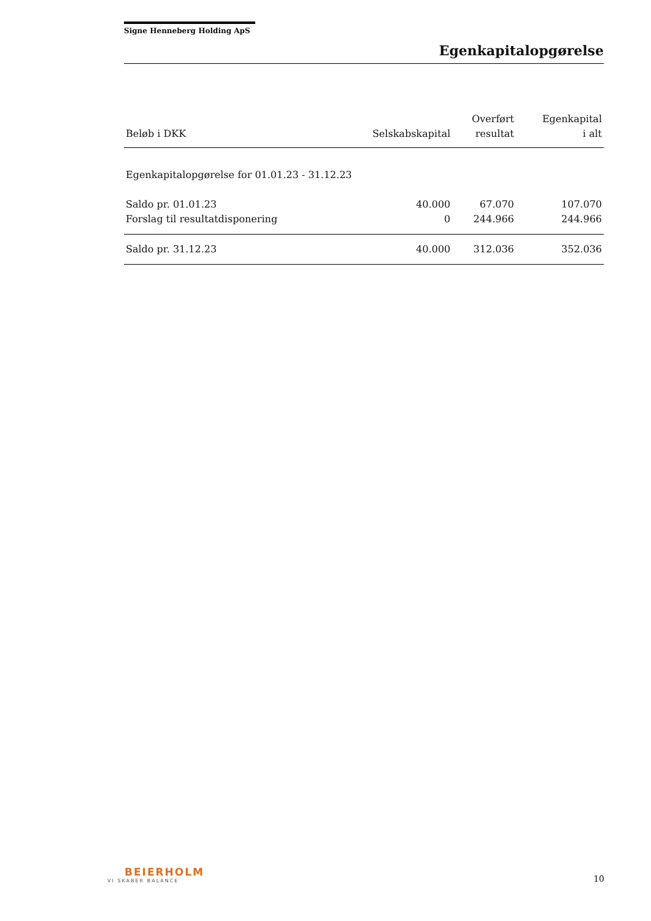Signe Henneberg Holding ApS
Egenkapitalopgørelse
| Beløb i DKK | Selskabskapital | Overført resultat | Egenkapital i alt |
| --- | --- | --- | --- |
| Egenkapitalopgørelse for 01.01.23 - 31.12.23 | | | |
| Saldo pr. 01.01.23 | 40.000 | 67.070 | 107.070 |
| Forslag til resultatdisponering | 0 | 244.966 | 244.966 |
| Saldo pr. 31.12.23 | 40.000 | 312.036 | 352.036 |
BEIERHOLM
VI SKABER BALANCE
10